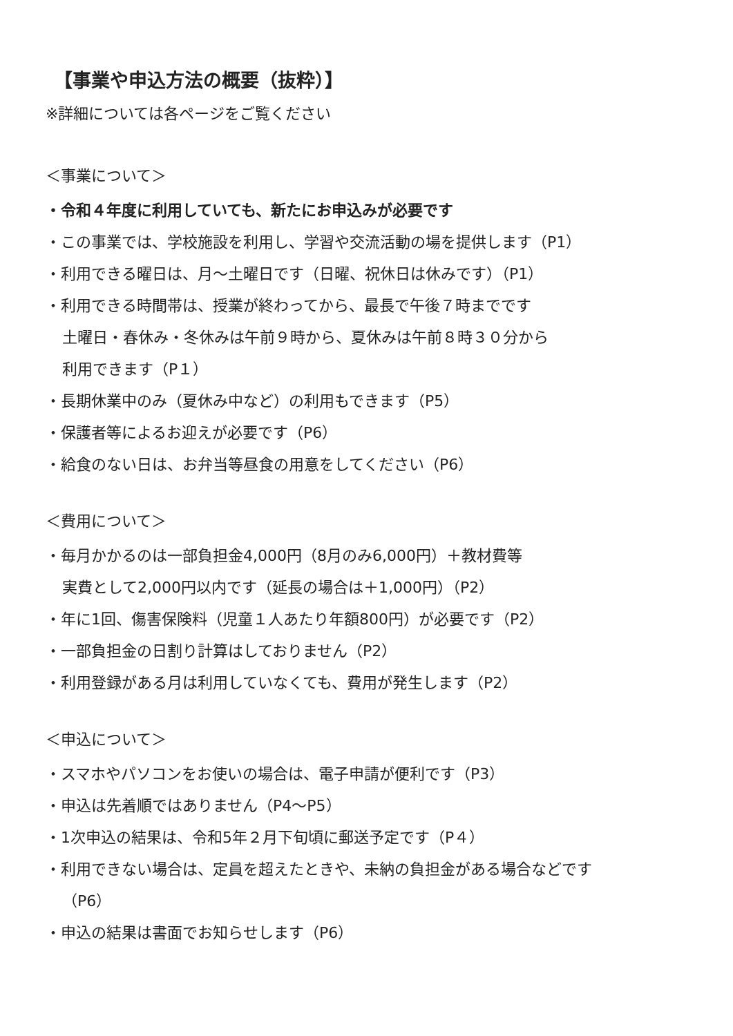【事業や申込方法の概要（抜粋）】
※詳細については各ページをご覧ください
＜事業について＞
・令和４年度に利用していても、新たにお申込みが必要です
・この事業では、学校施設を利用し、学習や交流活動の場を提供します（P1）
・利用できる曜日は、月～土曜日です（日曜、祝休日は休みです）（P1）
・利用できる時間帯は、授業が終わってから、最長で午後７時までです
土曜日・春休み・冬休みは午前９時から、夏休みは午前８時３０分から
利用できます（P１）
・長期休業中のみ（夏休み中など）の利用もできます（P5）
・保護者等によるお迎えが必要です（P6）
・給食のない日は、お弁当等昼食の用意をしてください（P6）
＜費用について＞
・毎月かかるのは一部負担金4,000円（8月のみ6,000円）＋教材費等
実費として2,000円以内です（延長の場合は＋1,000円）（P2）
・年に1回、傷害保険料（児童１人あたり年額800円）が必要です（P2）
・一部負担金の日割り計算はしておりません（P2）
・利用登録がある月は利用していなくても、費用が発生します（P2）
＜申込について＞
・スマホやパソコンをお使いの場合は、電子申請が便利です（P3）
・申込は先着順ではありません（P4～P5）
・1次申込の結果は、令和5年２月下旬頃に郵送予定です（P４）
・利用できない場合は、定員を超えたときや、未納の負担金がある場合などです
（P6）
・申込の結果は書面でお知らせします（P6）